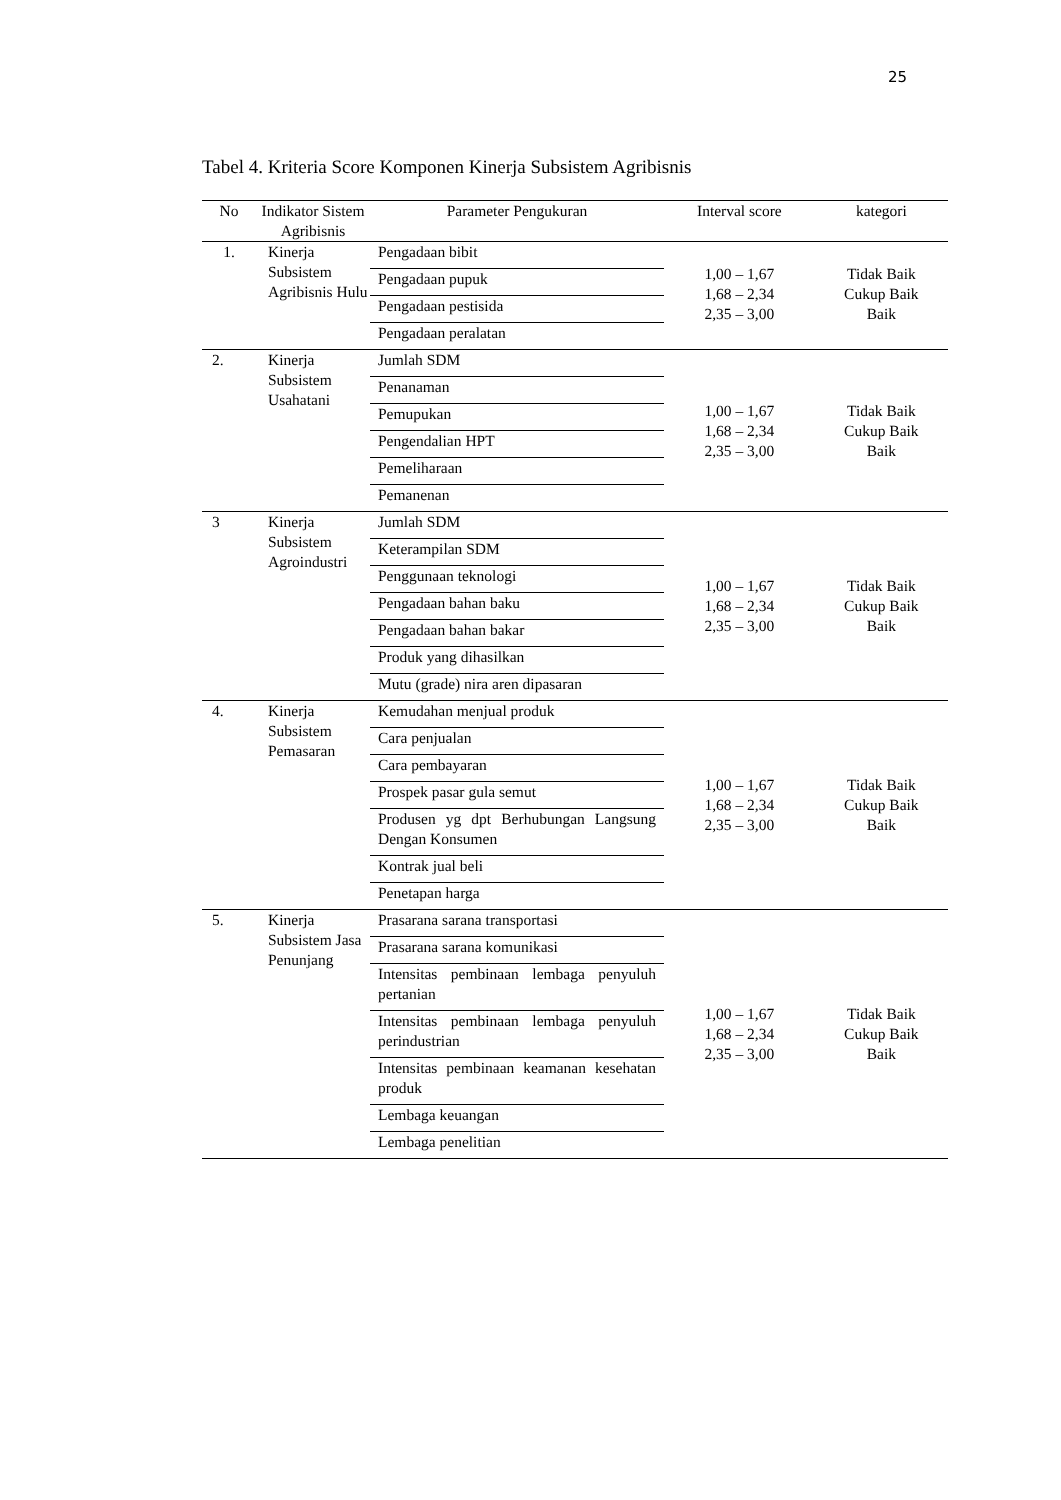25
Tabel 4. Kriteria Score Komponen Kinerja Subsistem Agribisnis
| No | Indikator Sistem Agribisnis | Parameter Pengukuran | Interval score | kategori |
| --- | --- | --- | --- | --- |
| 1. | Kinerja Subsistem Agribisnis Hulu | Pengadaan bibit | 1,00 – 1,67 1,68 – 2,34 2,35 – 3,00 | Tidak Baik Cukup Baik Baik |
| | | Pengadaan pupuk | | |
| | | Pengadaan pestisida | | |
| | | Pengadaan peralatan | | |
| 2. | Kinerja Subsistem Usahatani | Jumlah SDM | 1,00 – 1,67 1,68 – 2,34 2,35 – 3,00 | Tidak Baik Cukup Baik Baik |
| | | Penanaman | | |
| | | Pemupukan | | |
| | | Pengendalian HPT | | |
| | | Pemeliharaan | | |
| | | Pemanenan | | |
| 3 | Kinerja Subsistem Agroindustri | Jumlah SDM | 1,00 – 1,67 1,68 – 2,34 2,35 – 3,00 | Tidak Baik Cukup Baik Baik |
| | | Keterampilan SDM | | |
| | | Penggunaan teknologi | | |
| | | Pengadaan bahan baku | | |
| | | Pengadaan bahan bakar | | |
| | | Produk yang dihasilkan | | |
| | | Mutu (grade) nira aren dipasaran | | |
| 4. | Kinerja Subsistem Pemasaran | Kemudahan menjual produk | 1,00 – 1,67 1,68 – 2,34 2,35 – 3,00 | Tidak Baik Cukup Baik Baik |
| | | Cara penjualan | | |
| | | Cara pembayaran | | |
| | | Prospek pasar gula semut | | |
| | | Produsen yg dpt Berhubungan Langsung Dengan Konsumen | | |
| | | Kontrak jual beli | | |
| | | Penetapan harga | | |
| 5. | Kinerja Subsistem Jasa Penunjang | Prasarana sarana transportasi | 1,00 – 1,67 1,68 – 2,34 2,35 – 3,00 | Tidak Baik Cukup Baik Baik |
| | | Prasarana sarana komunikasi | | |
| | | Intensitas pembinaan lembaga penyuluh pertanian | | |
| | | Intensitas pembinaan lembaga penyuluh perindustrian | | |
| | | Intensitas pembinaan keamanan kesehatan produk | | |
| | | Lembaga keuangan | | |
| | | Lembaga penelitian | | |